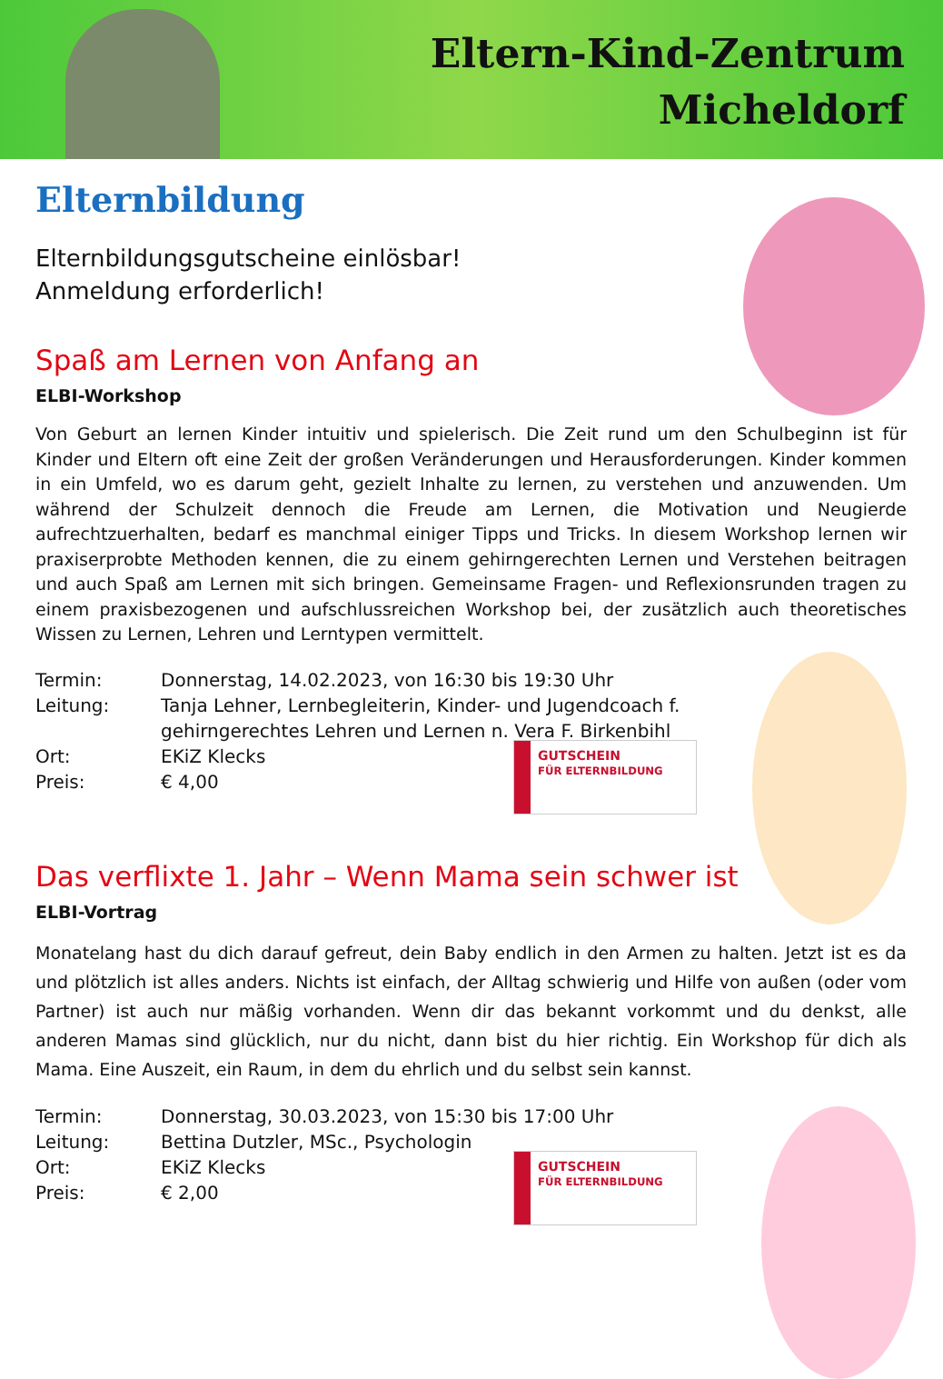Eltern-Kind-Zentrum
Micheldorf
Elternbildung
Elternbildungsgutscheine einlösbar!
Anmeldung erforderlich!
Spaß am Lernen von Anfang an
ELBI-Workshop
Von Geburt an lernen Kinder intuitiv und spielerisch. Die Zeit rund um den Schulbeginn ist für Kinder und Eltern oft eine Zeit der großen Veränderungen und Herausforderungen. Kinder kommen in ein Umfeld, wo es darum geht, gezielt Inhalte zu lernen, zu verstehen und anzuwenden. Um während der Schulzeit dennoch die Freude am Lernen, die Motivation und Neugierde aufrechtzuerhalten, bedarf es manchmal einiger Tipps und Tricks. In diesem Workshop lernen wir praxiserprobte Methoden kennen, die zu einem gehirngerechten Lernen und Verstehen beitragen und auch Spaß am Lernen mit sich bringen. Gemeinsame Fragen- und Reflexionsrunden tragen zu einem praxisbezogenen und aufschlussreichen Workshop bei, der zusätzlich auch theoretisches Wissen zu Lernen, Lehren und Lerntypen vermittelt.
Termin:
Donnerstag, 14.02.2023, von 16:30 bis 19:30 Uhr
Leitung:
Tanja Lehner, Lernbegleiterin, Kinder- und Jugendcoach f. gehirngerechtes Lehren und Lernen n. Vera F. Birkenbihl
Ort:
EKiZ Klecks
Preis:
€ 4,00
GUTSCHEIN
FÜR ELTERNBILDUNG
Das verflixte 1. Jahr – Wenn Mama sein schwer ist
ELBI-Vortrag
Monatelang hast du dich darauf gefreut, dein Baby endlich in den Armen zu halten. Jetzt ist es da und plötzlich ist alles anders. Nichts ist einfach, der Alltag schwierig und Hilfe von außen (oder vom Partner) ist auch nur mäßig vorhanden. Wenn dir das bekannt vorkommt und du denkst, alle anderen Mamas sind glücklich, nur du nicht, dann bist du hier richtig. Ein Workshop für dich als Mama. Eine Auszeit, ein Raum, in dem du ehrlich und du selbst sein kannst.
Termin:
Donnerstag, 30.03.2023, von 15:30 bis 17:00 Uhr
Leitung:
Bettina Dutzler, MSc., Psychologin
Ort:
EKiZ Klecks
Preis:
€ 2,00
GUTSCHEIN
FÜR ELTERNBILDUNG